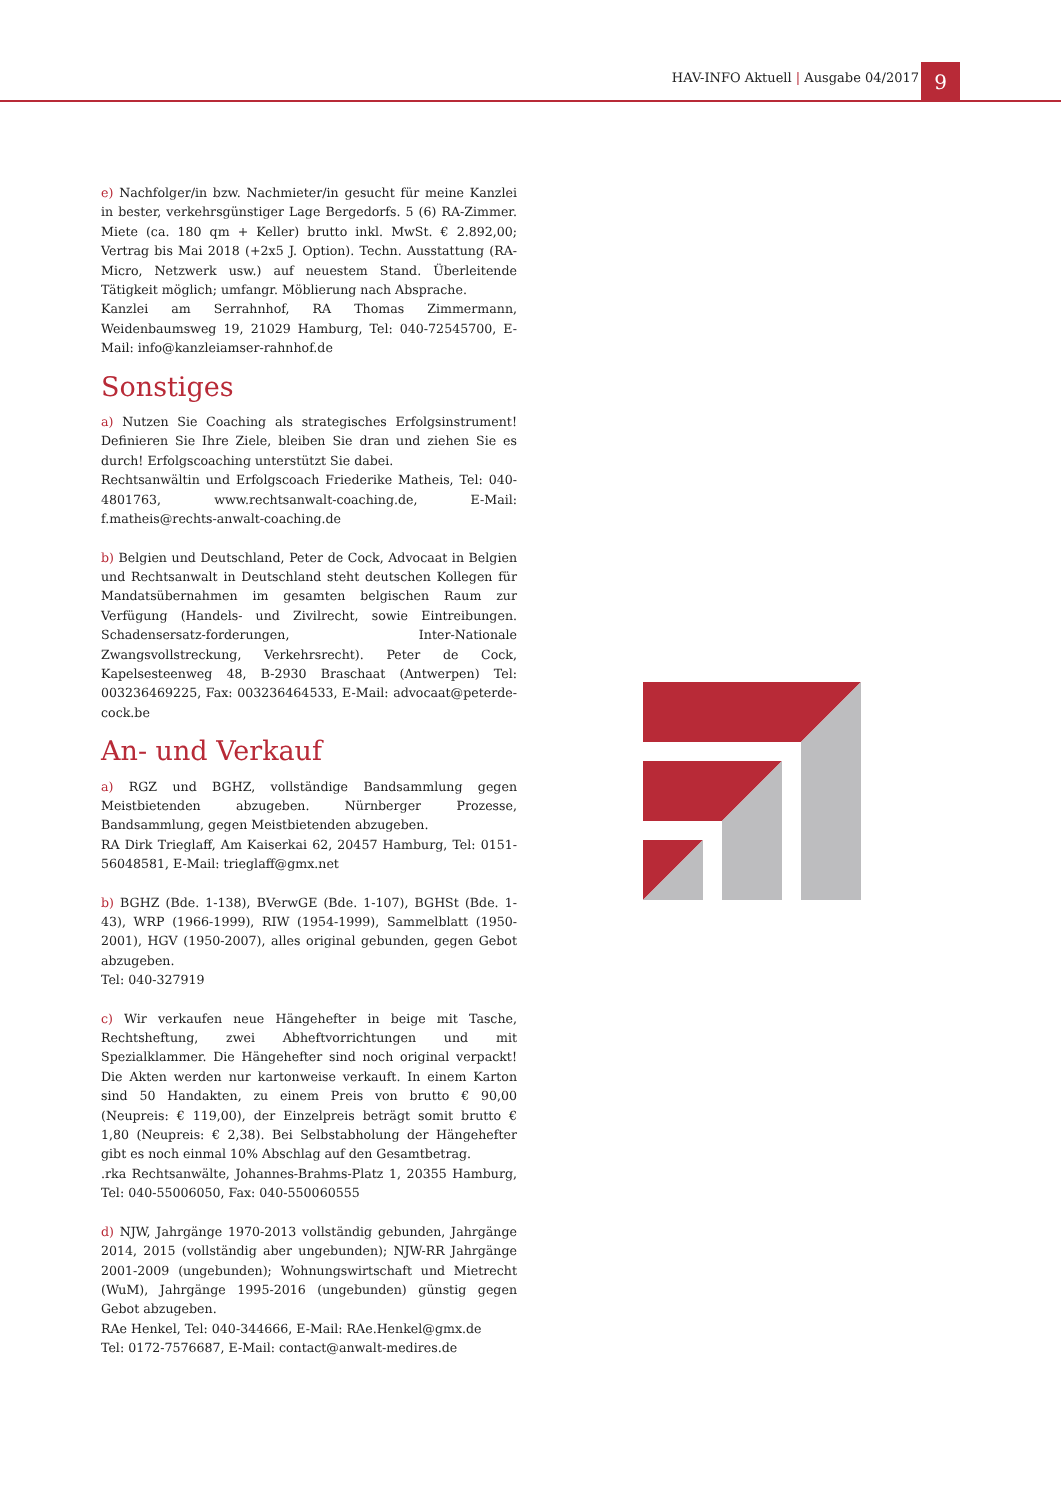HAV-INFO Aktuell | Ausgabe 04/2017
9
e) Nachfolger/in bzw. Nachmieter/in gesucht für meine Kanzlei in bester, verkehrsgünstiger Lage Bergedorfs. 5 (6) RA-Zimmer. Miete (ca. 180 qm + Keller) brutto inkl. MwSt. € 2.892,00; Vertrag bis Mai 2018 (+2x5 J. Option). Techn. Ausstattung (RA-Micro, Netzwerk usw.) auf neuestem Stand. Überleitende Tätigkeit möglich; umfangr. Möblierung nach Absprache.
Kanzlei am Serrahnhof, RA Thomas Zimmermann, Weidenbaumsweg 19, 21029 Hamburg, Tel: 040-72545700, E-Mail: info@kanzleiamser-rahnhof.de
Sonstiges
a) Nutzen Sie Coaching als strategisches Erfolgsinstrument! Definieren Sie Ihre Ziele, bleiben Sie dran und ziehen Sie es durch! Erfolgscoaching unterstützt Sie dabei.
Rechtsanwältin und Erfolgscoach Friederike Matheis, Tel: 040-4801763, www.rechtsanwalt-coaching.de, E-Mail: f.matheis@rechts-anwalt-coaching.de
b) Belgien und Deutschland, Peter de Cock, Advocaat in Belgien und Rechtsanwalt in Deutschland steht deutschen Kollegen für Mandatsübernahmen im gesamten belgischen Raum zur Verfügung (Handels- und Zivilrecht, sowie Eintreibungen. Schadensersatz-forderungen, Inter-Nationale Zwangsvollstreckung, Verkehrsrecht). Peter de Cock, Kapelsesteenweg 48, B-2930 Braschaat (Antwerpen) Tel: 003236469225, Fax: 003236464533, E-Mail: advocaat@peterde-cock.be
An- und Verkauf
a) RGZ und BGHZ, vollständige Bandsammlung gegen Meistbietenden abzugeben. Nürnberger Prozesse, Bandsammlung, gegen Meistbietenden abzugeben.
RA Dirk Trieglaff, Am Kaiserkai 62, 20457 Hamburg, Tel: 0151-56048581, E-Mail: trieglaff@gmx.net
b) BGHZ (Bde. 1-138), BVerwGE (Bde. 1-107), BGHSt (Bde. 1-43), WRP (1966-1999), RIW (1954-1999), Sammelblatt (1950-2001), HGV (1950-2007), alles original gebunden, gegen Gebot abzugeben.
Tel: 040-327919
c) Wir verkaufen neue Hängehefter in beige mit Tasche, Rechtsheftung, zwei Abheftvorrichtungen und mit Spezialklammer. Die Hängehefter sind noch original verpackt! Die Akten werden nur kartonweise verkauft. In einem Karton sind 50 Handakten, zu einem Preis von brutto € 90,00 (Neupreis: € 119,00), der Einzelpreis beträgt somit brutto € 1,80 (Neupreis: € 2,38). Bei Selbstabholung der Hängehefter gibt es noch einmal 10% Abschlag auf den Gesamtbetrag.
.rka Rechtsanwälte, Johannes-Brahms-Platz 1, 20355 Hamburg, Tel: 040-55006050, Fax: 040-550060555
d) NJW, Jahrgänge 1970-2013 vollständig gebunden, Jahrgänge 2014, 2015 (vollständig aber ungebunden); NJW-RR Jahrgänge 2001-2009 (ungebunden); Wohnungswirtschaft und Mietrecht (WuM), Jahrgänge 1995-2016 (ungebunden) günstig gegen Gebot abzugeben.
RAe Henkel, Tel: 040-344666, E-Mail: RAe.Henkel@gmx.de
Tel: 0172-7576687, E-Mail: contact@anwalt-medires.de